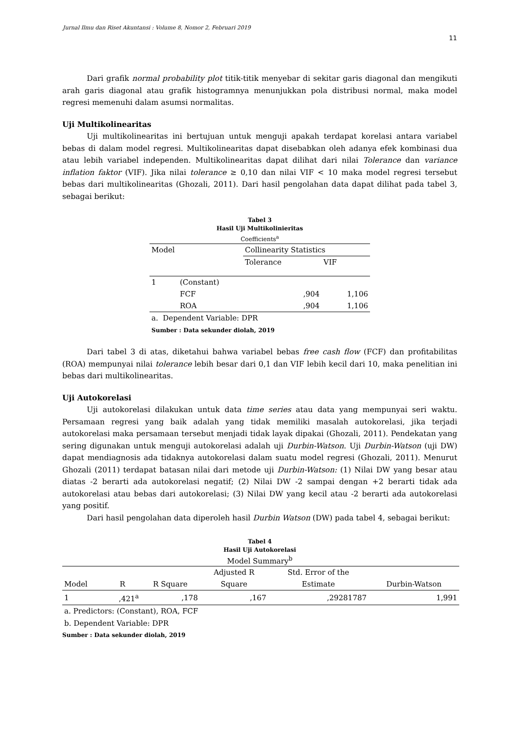Jurnal Ilmu dan Riset Akuntansi : Volume 8, Nomor 2, Februari 2019
11
Dari grafik normal probability plot titik-titik menyebar di sekitar garis diagonal dan mengikuti arah garis diagonal atau grafik histogramnya menunjukkan pola distribusi normal, maka model regresi memenuhi dalam asumsi normalitas.
Uji Multikolinearitas
Uji multikolinearitas ini bertujuan untuk menguji apakah terdapat korelasi antara variabel bebas di dalam model regresi. Multikolinearitas dapat disebabkan oleh adanya efek kombinasi dua atau lebih variabel independen. Multikolinearitas dapat dilihat dari nilai Tolerance dan variance inflation faktor (VIF). Jika nilai tolerance ≥ 0,10 dan nilai VIF < 10 maka model regresi tersebut bebas dari multikolinearitas (Ghozali, 2011). Dari hasil pengolahan data dapat dilihat pada tabel 3, sebagai berikut:
Tabel 3
Hasil Uji Multikolinieritas
Coefficients<sup>a</sup>
| Model | | Collinearity Statistics | |
| --- | --- | --- | --- |
| | | Tolerance | VIF |
| 1 | (Constant) | | |
| | FCF | ,904 | 1,106 |
| | ROA | ,904 | 1,106 |
a. Dependent Variable: DPR
Sumber : Data sekunder diolah, 2019
Dari tabel 3 di atas, diketahui bahwa variabel bebas free cash flow (FCF) dan profitabilitas (ROA) mempunyai nilai tolerance lebih besar dari 0,1 dan VIF lebih kecil dari 10, maka penelitian ini bebas dari multikolinearitas.
Uji Autokorelasi
Uji autokorelasi dilakukan untuk data time series atau data yang mempunyai seri waktu. Persamaan regresi yang baik adalah yang tidak memiliki masalah autokorelasi, jika terjadi autokorelasi maka persamaan tersebut menjadi tidak layak dipakai (Ghozali, 2011). Pendekatan yang sering digunakan untuk menguji autokorelasi adalah uji Durbin-Watson. Uji Durbin-Watson (uji DW) dapat mendiagnosis ada tidaknya autokorelasi dalam suatu model regresi (Ghozali, 2011). Menurut Ghozali (2011) terdapat batasan nilai dari metode uji Durbin-Watson: (1) Nilai DW yang besar atau diatas -2 berarti ada autokorelasi negatif; (2) Nilai DW -2 sampai dengan +2 berarti tidak ada autokorelasi atau bebas dari autokorelasi; (3) Nilai DW yang kecil atau -2 berarti ada autokorelasi yang positif.
Dari hasil pengolahan data diperoleh hasil Durbin Watson (DW) pada tabel 4, sebagai berikut:
Tabel 4
Hasil Uji Autokorelasi
Model Summary<sup>b</sup>
| Model | R | R Square | Adjusted R Square | Std. Error of the Estimate | Durbin-Watson |
| --- | --- | --- | --- | --- | --- |
| 1 | ,421<sup>a</sup> | ,178 | ,167 | ,29281787 | 1,991 |
a. Predictors: (Constant), ROA, FCF
b. Dependent Variable: DPR
Sumber : Data sekunder diolah, 2019